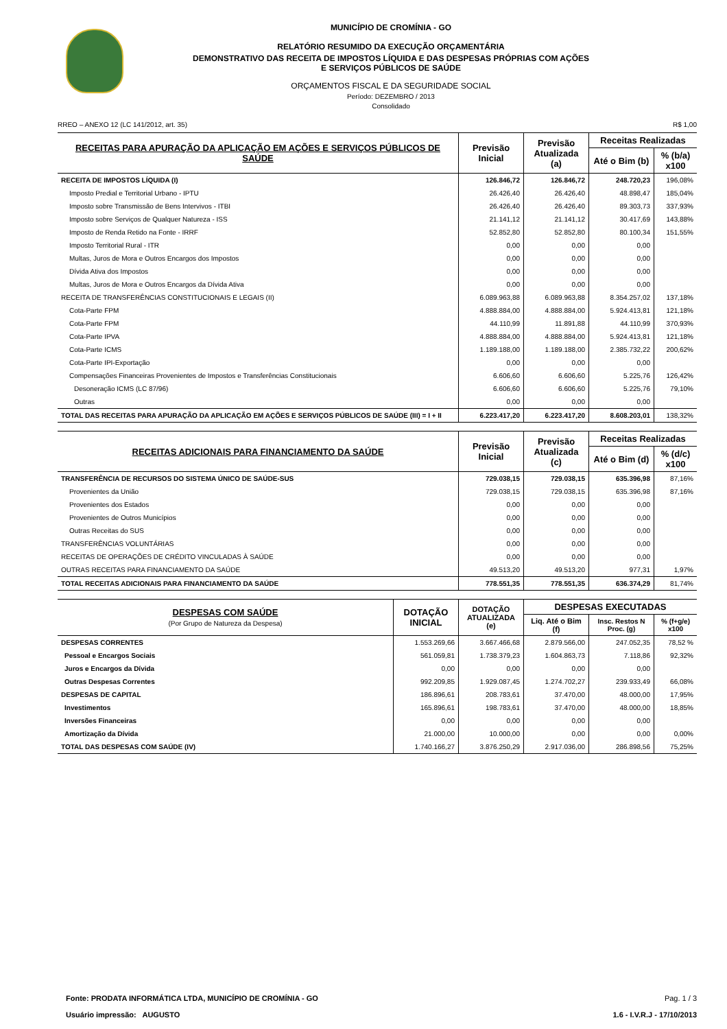MUNICÍPIO DE CROMÍNIA - GO
RELATÓRIO RESUMIDO DA EXECUÇÃO ORÇAMENTÁRIA
DEMONSTRATIVO DAS RECEITA DE IMPOSTOS LÍQUIDA E DAS DESPESAS PRÓPRIAS COM AÇÕES
E SERVIÇOS PÚBLICOS DE SAÚDE
ORÇAMENTOS FISCAL E DA SEGURIDADE SOCIAL
Período: DEZEMBRO / 2013
Consolidado
RREO – ANEXO 12 (LC 141/2012, art. 35) R$ 1,00
| RECEITAS PARA APURAÇÃO DA APLICAÇÃO EM AÇÕES E SERVIÇOS PÚBLICOS DE SAÚDE | Previsão Inicial | Previsão Atualizada (a) | Receitas Realizadas | |
| --- | --- | --- | --- | --- |
| | | | Até o Bim (b) | % (b/a) x100 |
| RECEITA DE IMPOSTOS LÍQUIDA (I) | 126.846,72 | 126.846,72 | 248.720,23 | 196,08% |
| Imposto Predial e Territorial Urbano - IPTU | 26.426,40 | 26.426,40 | 48.898,47 | 185,04% |
| Imposto sobre Transmissão de Bens Intervivos - ITBI | 26.426,40 | 26.426,40 | 89.303,73 | 337,93% |
| Imposto sobre Serviços de Qualquer Natureza - ISS | 21.141,12 | 21.141,12 | 30.417,69 | 143,88% |
| Imposto de Renda Retido na Fonte - IRRF | 52.852,80 | 52.852,80 | 80.100,34 | 151,55% |
| Imposto Territorial Rural - ITR | 0,00 | 0,00 | 0,00 | |
| Multas, Juros de Mora e Outros Encargos dos Impostos | 0,00 | 0,00 | 0,00 | |
| Dívida Ativa dos Impostos | 0,00 | 0,00 | 0,00 | |
| Multas, Juros de Mora e Outros Encargos da Dívida Ativa | 0,00 | 0,00 | 0,00 | |
| RECEITA DE TRANSFERÊNCIAS CONSTITUCIONAIS E LEGAIS (II) | 6.089.963,88 | 6.089.963,88 | 8.354.257,02 | 137,18% |
| Cota-Parte FPM | 4.888.884,00 | 4.888.884,00 | 5.924.413,81 | 121,18% |
| Cota-Parte FPM | 44.110,99 | 11.891,88 | 44.110,99 | 370,93% |
| Cota-Parte IPVA | 4.888.884,00 | 4.888.884,00 | 5.924.413,81 | 121,18% |
| Cota-Parte ICMS | 1.189.188,00 | 1.189.188,00 | 2.385.732,22 | 200,62% |
| Cota-Parte IPI-Exportação | 0,00 | 0,00 | 0,00 | |
| Compensações Financeiras Provenientes de Impostos e Transferências Constitucionais | 6.606,60 | 6.606,60 | 5.225,76 | 126,42% |
| Desoneração ICMS (LC 87/96) | 6.606,60 | 6.606,60 | 5.225,76 | 79,10% |
| Outras | 0,00 | 0,00 | 0,00 | |
| TOTAL DAS RECEITAS PARA APURAÇÃO DA APLICAÇÃO EM AÇÕES E SERVIÇOS PÚBLICOS DE SAÚDE (III) = I + II | 6.223.417,20 | 6.223.417,20 | 8.608.203,01 | 138,32% |
| RECEITAS ADICIONAIS PARA FINANCIAMENTO DA SAÚDE | Previsão Inicial | Previsão Atualizada (c) | Receitas Realizadas | |
| --- | --- | --- | --- | --- |
| | | | Até o Bim (d) | % (d/c) x100 |
| TRANSFERÊNCIA DE RECURSOS DO SISTEMA ÚNICO DE SAÚDE-SUS | 729.038,15 | 729.038,15 | 635.396,98 | 87,16% |
| Provenientes da União | 729.038,15 | 729.038,15 | 635.396,98 | 87,16% |
| Provenientes dos Estados | 0,00 | 0,00 | 0,00 | |
| Provenientes de Outros Municípios | 0,00 | 0,00 | 0,00 | |
| Outras Receitas do SUS | 0,00 | 0,00 | 0,00 | |
| TRANSFERÊNCIAS VOLUNTÁRIAS | 0,00 | 0,00 | 0,00 | |
| RECEITAS DE OPERAÇÕES DE CRÉDITO VINCULADAS À SAÚDE | 0,00 | 0,00 | 0,00 | |
| OUTRAS RECEITAS PARA FINANCIAMENTO DA SAÚDE | 49.513,20 | 49.513,20 | 977,31 | 1,97% |
| TOTAL RECEITAS ADICIONAIS PARA FINANCIAMENTO DA SAÚDE | 778.551,35 | 778.551,35 | 636.374,29 | 81,74% |
| DESPESAS COM SAÚDE (Por Grupo de Natureza da Despesa) | DOTAÇÃO INICIAL | DOTAÇÃO ATUALIZADA (e) | DESPESAS EXECUTADAS | | |
| --- | --- | --- | --- | --- | --- |
| | | | Liq. Até o Bim (f) | Insc. Restos N Proc. (g) | % (f+g/e) x100 |
| DESPESAS CORRENTES | 1.553.269,66 | 3.667.466,68 | 2.879.566,00 | 247.052,35 | 78,52 % |
| Pessoal e Encargos Sociais | 561.059,81 | 1.738.379,23 | 1.604.863,73 | 7.118,86 | 92,32% |
| Juros e Encargos da Dívida | 0,00 | 0,00 | 0,00 | 0,00 | |
| Outras Despesas Correntes | 992.209,85 | 1.929.087,45 | 1.274.702,27 | 239.933,49 | 66,08% |
| DESPESAS DE CAPITAL | 186.896,61 | 208.783,61 | 37.470,00 | 48.000,00 | 17,95% |
| Investimentos | 165.896,61 | 198.783,61 | 37.470,00 | 48.000,00 | 18,85% |
| Inversões Financeiras | 0,00 | 0,00 | 0,00 | 0,00 | |
| Amortização da Dívida | 21.000,00 | 10.000,00 | 0,00 | 0,00 | 0,00% |
| TOTAL DAS DESPESAS COM SAÚDE (IV) | 1.740.166,27 | 3.876.250,29 | 2.917.036,00 | 286.898,56 | 75,25% |
Fonte: PRODATA INFORMÁTICA LTDA, MUNICÍPIO DE CROMÍNIA - GO
Usuário impressão: AUGUSTO
Pag. 1 / 3
1.6 - I.V.R.J - 17/10/2013